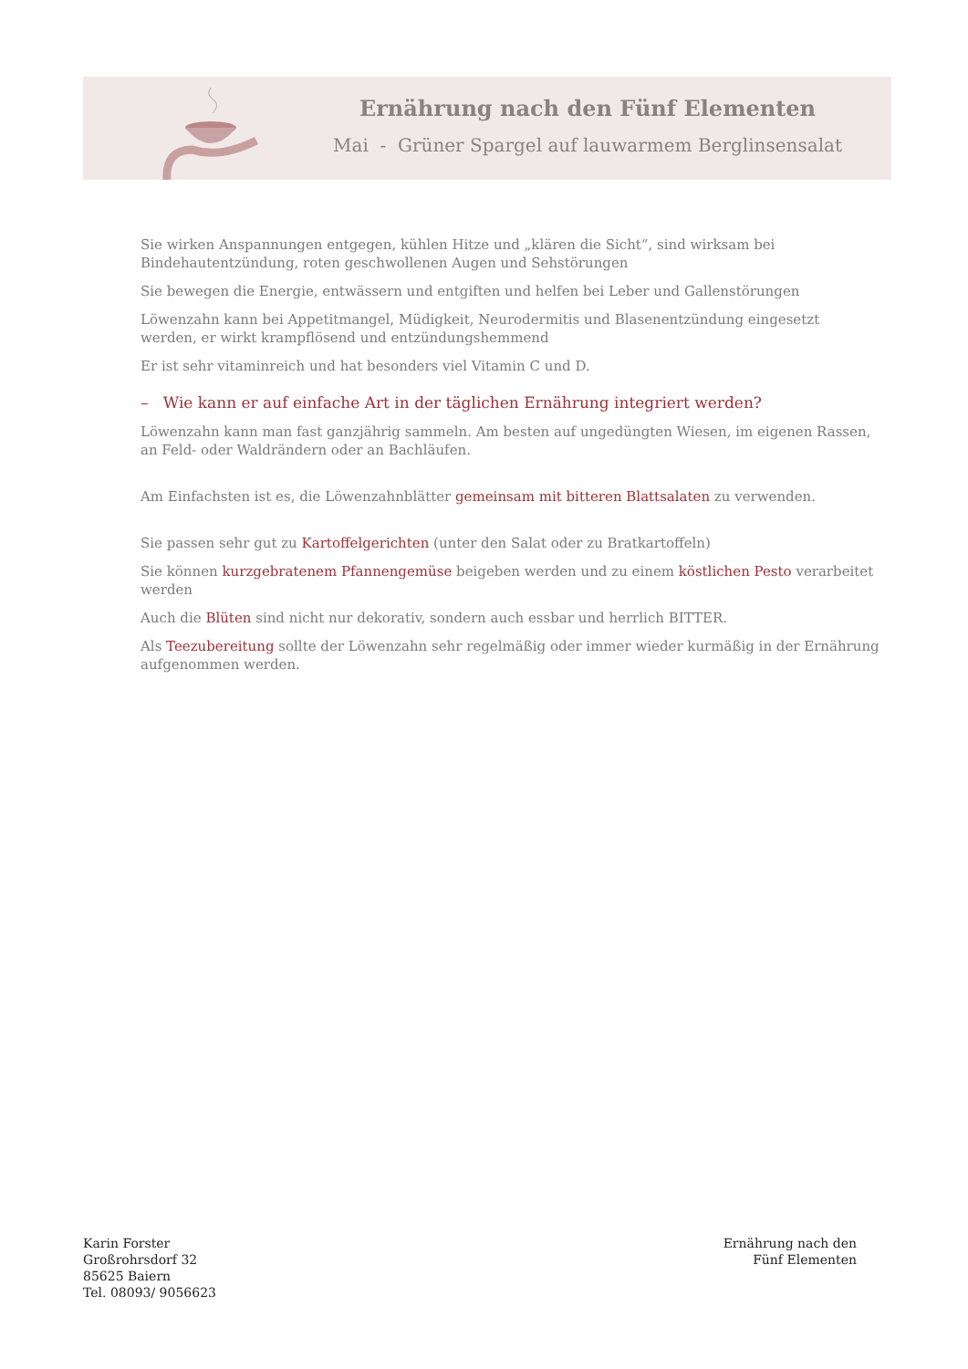Ernährung nach den Fünf Elementen
Mai - Grüner Spargel auf lauwarmem Berglinsensalat
Sie wirken Anspannungen entgegen, kühlen Hitze und „klären die Sicht“, sind wirksam bei Bindehautentzündung, roten geschwollenen Augen und Sehstörungen
Sie bewegen die Energie, entwässern und entgiften und helfen bei Leber und Gallenstörungen
Löwenzahn kann bei Appetitmangel, Müdigkeit, Neurodermitis und Blasenentzündung eingesetzt werden, er wirkt krampflösend und entzündungshemmend
Er ist sehr vitaminreich und hat besonders viel Vitamin C und D.
– Wie kann er auf einfache Art in der täglichen Ernährung integriert werden?
Löwenzahn kann man fast ganzjährig sammeln. Am besten auf ungedüngten Wiesen, im eigenen Rassen, an Feld- oder Waldrändern oder an Bachläufen.
Am Einfachsten ist es, die Löwenzahnblätter gemeinsam mit bitteren Blattsalaten zu verwenden.
Sie passen sehr gut zu Kartoffelgerichten (unter den Salat oder zu Bratkartoffeln)
Sie können kurzgebratenem Pfannengemüse beigeben werden und zu einem köstlichen Pesto verarbeitet werden
Auch die Blüten sind nicht nur dekorativ, sondern auch essbar und herrlich BITTER.
Als Teezubereitung sollte der Löwenzahn sehr regelmäßig oder immer wieder kurmäßig in der Ernährung aufgenommen werden.
Karin Forster
Großrohrsdorf 32
85625 Baiern
Tel. 08093/ 9056623
Ernährung nach den
Fünf Elementen